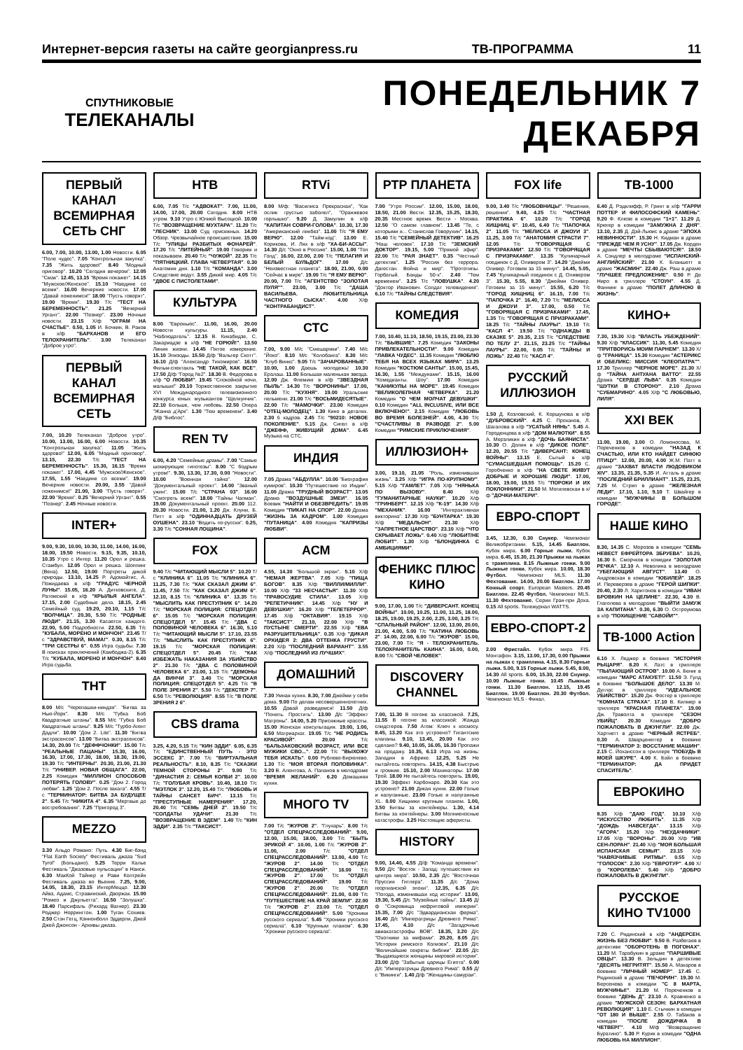Интернет-версия газеты на сайте georgianpress.ru ТВ-ПРОГРАММА 11
СПУТНИКОВЫЕ
ТЕЛЕКАНАЛЫ
ПОНЕДЕЛЬНИК 7 ДЕКАБРЯ
ПЕРВЫЙ КАНАЛ ВСЕМИРНАЯ СЕТЬ СНГ
6.00, 7.00, 10.00, 13.00, 1.00 Новости. 6.05 "Поле чудес". 7.05 "Контрольная закупка". 7.35 "Жить здорово!" 8.40 "Модный приговор". 10.20 "Сегодня вечером". 12.05 "Смак". 12.45, 13.15 "Время покажет". 14.15 "Мужское/Женское". 15.10 "Наедине со всеми". 16.00 Вечерние новости. 17.00 "Давай поженимся!" 18.00 "Пусть говорят". 19.00 "Время". 19.30 Т/с "ТЕСТ НА БЕРЕМЕННОСТЬ". 21.25 "Вечерний Ургант". 22.00 "Познер". 23.00 Ночные новости. 23.15 Х/ф "ОГРАМ НА СЧАСТЬЕ". 0.50, 1.05 И. Бочкин, В. Раков в х/ф "БАРХАНОВ И ЕГО ТЕЛОХРАНИТЕЛЬ". 3.00 Телеканал "Доброе утро".
ПЕРВЫЙ КАНАЛ ВСЕМИРНАЯ СЕТЬ
7.00, 10.20 Телеканал "Доброе утро". 10.00, 13.00, 16.00, 6.00 Новости. 10.35 "Контрольная закупка". 11.05 "Жить здорово!" 12.00, 6.05 "Модный приговор". 13.15, 22.30 Т/с "ТЕСТ НА БЕРЕМЕННОСТЬ". 15.30, 16.15 "Время покажет". 17.00, 4.45 "Мужское/Женское". 17.55, 1.55 "Наедине со всеми". 19.00 Вечерние новости. 20.00, 3.55 "Давай поженимся!" 21.00, 3.00 "Пусть говорят". 22.00 "Время". 0.25 "Вечерний Ургант". 0.55 "Познер". 2.45 Ночные новости.
INTER+
9.00, 9.30, 10.00, 10.30, 11.00, 14.00, 16.00, 18.00, 19.50 Новости. 9.15, 9.35, 10.10, 10.35 Утро с Интер. 11.20 Орел и решка. Стамбул. 12.05 Орел и решка. Шоппинг (Вена). 12.50, 19.00 Портреты дикой природы. 13.10, 14.25 Р. Адомайтис, А. Пожидаева в х/ф "ГРАДУС ЧЕРНОЙ ЛУНЫ". 15.05, 16.20 А. Дитковските, Д. Ратомский в х/ф "КРЫЛЬЯ АНГЕЛА". 17.15, 2.00 Судебные дела. 18.15, 2.45 Семейный суд. 19.20, 20.10, 1.15 Т/с "ВОЛЧИЦА". 20.30, 5.50 Т/с "РОДНЫЕ ЛЮДИ". 21.15, 3.30 Касается каждого. 22.00, 5.00 Подробности. 22.50, 6.35 Т/с "КУБАЛА, МОРЕНО И МОНЧОН". 23.45 Т/с "ЗДРАВСТВУЙ, МАМА!". 0.30, 8.15 Т/с "ТРИ СЕСТРЫ 6". 0.55 Игра судьбы. 7.30 В поисках приключений (Камбоджа-2). 6.35 Т/с "КУБАЛА, МОРЕНО И МОНЧОН". 8.40 Игра судьба.
ТНТ
8.00 М/с "Черепашки-ниндзя". "Битва за Нью-Йорк". 8.30 М/с "Губка Боб Квадратные штаны". 8.55 М/с "Губка Боб Квадратные штаны". 9.25 М/с "Турбо-Агент Дадли". 10.00 "Дом 2. Lite". 11.30 "Битва экстрасенсов". 13.00 "Битва экстрасенсов". 14.30, 20.00 Т/с "ДЕФФЧОНКИ". 15.00 Т/с "РЕАЛЬНЫЕ ПАЦАНЫ". 15.30, 16.00, 16.30, 17.00, 17.30, 18.00, 18.30, 19.00, 19.30 Т/с "ИНТЕРНЫ". 20.30, 21.00, 21.30 Т/с "УНИВЕР. НОВАЯ ОБЩАГА". 22.00, 2.25 Комедия "МИЛЛИОН СПОСОБОВ ПОТЕРЯТЬ ГОЛОВУ". 0.25 "Дом 2. Город любви". 1.25 "Дом 2. После заката". 4.55 Т/с "ТЕРМИНАТОР: БИТВА ЗА БУДУЩЕЕ 2". 5.45 Т/с "НИКИТА 4". 6.35 "Мертвые до востребования". 7.25 "Пригород 3".
MEZZO
3.30 Альдо Романо: Путь. 4.30 Биг-бэнд "Flat Earth Society" Фестиваль джаза "Sud Tyrol" (Больцано). 5.25 Терри Калье Фестиваль "Джазовые пульсации" в Нанси. 6.30 МакКой Тайнер и Рави Колтрейн Фестиваль джаза во Вьенне. 7.25, 9.00, 14.05, 18.30, 23.15 ИнтерМеццо. 12.30 Айвз, Адамс, Стравинский, Дворжак. 15.00 "Ромео и Джульетта". 16.50 "Золушка". 18.40 Парсифаль (Рихард Вагнер). 23.30 Роджер Норрингтон. 1.00 Туган Сохиев. 2.50 Стэн Гетц, Кэннонболл Эддерли, Джей Джей Джонсон - Архивы джаза.
НТВ
6.00, 7.05 Т/с "АДВОКАТ". 7.00, 11.00, 14.00, 17.00, 20.00 Сегодня. 8.00 НТВ утром. 9.10 Утро с Юлией Высоцкой. 10.00 Т/с "ВОЗВРАЩЕНИЕ МУХТАРА". 11.20 Т/с "ЛЕСНИК". 13.00 Суд присяжных. 14.20 Обзор. Чрезвычайное происшествие. 15.00 Т/с "УЛИЦЫ РАЗБИТЫХ ФОНАРЕЙ". 17.20 Т/с "ЛИТЕЙНЫЙ". 19.00 Говорим и показываем. 20.40 Т/с "ЧУЖОЙ". 22.35 Т/с "ПЯТНИЦКИЙ. ГЛАВА ЧЕТВЕРТАЯ". 0.30 Анатомия дня. 1.10 Т/с "КОМАНДА". 3.00 Следствие ведут. 3.55 Дикий мир. 4.05 Т/с "ДВОЕ С ПИСТОЛЕТАМИ".
КУЛЬТУРА
8.00 "Евроньюс". 11.00, 16.00, 20.00 Новости культуры. 11.15, 2.40 "Наблюдатель". 12.15 В. Кикабидзе, С. Закариадзе в х/ф "НЕ ГОРЮЙ!". 13.50 Линия жизни. 14.45 Пятое измерение. 15.10 Эпизоды. 15.50 Д/ф "Вальтер Скотт". 16.10 Д/ф "Александр Тихомиров". 16.50 Фильм-спектакль "НЕ ТАКОЙ, КАК ВСЕ". 17.50 Д/ф "Город №2". 18.30 В. Федорова в х/ф "О ЛЮБВИ". 19.45 "Спокойной ночи, малыши!" 20.10 Торжественное закрытие XVI Международного телевизионного конкурса юных музыкантов "Щелкунчик". 22.10 Больше, чем любовь. 22.50 Опера "Жанна д'Арк". 1.30 "Тем временем". 3.40 Д/ф "Библос".
REN TV
6.00, 4.20 "Семейные драмы". 7.00 "Самые шокирующие гипотезы". 8.00 "С бодрым утром!". 9.30, 13.30, 17.30, 0.00 "Новости". 10.00 "Военная тайна". 12.00 "Документальный проект". 14.00 "Званый ужин". 15.00 Т/с "СТРАНА 03". 16.00 "Смотреть всем!". 18.00 "Тайны Чапман". 19.00 Документальный проект. 20.00 112. 20.30 Новости. 21.00, 1.20 Дж. Клуни, Б. Питт в х/ф "ОДИННАДЦАТЬ ДРУЗЕЙ ОУШЕНА". 23.10 "Водить по-русски". 0.25, 3.30 Т/с "СОННАЯ ЛОЩИНА".
FOX
9.40 Т/с "ЧИТАЮЩИЙ МЫСЛИ 5". 10.20 Т/с "КЛИНИКА 6". 11.05 Т/с "КЛИНИКА 6". 11.25, 7.30 Т/с "КАК СКАЗАЛ ДЖИМ 6". 11.45, 7.50 Т/с "КАК СКАЗАЛ ДЖИМ 6". 12.10, 8.15 Т/с "КЛИНИКА 6". 13.35 Т/с "МЫСЛИТЬ КАК ПРЕСТУПНИК 6". 14.20 Т/с "МОРСКАЯ ПОЛИЦИЯ: СПЕЦОТДЕЛ 6". 15.05 Т/с "МОРСКАЯ ПОЛИЦИЯ: СПЕЦОТДЕЛ 5". 15.45 Т/с "ДВА С ПОЛОВИНОЙ ЧЕЛОВЕКА 6". 16.30, 5.10 Т/с "ЧИТАЮЩИЙ МЫСЛИ 5". 17.10, 23.55 Т/с "МЫСЛИТЬ КАК ПРЕСТУПНИК 6". 19.15 Т/с "МОРСКАЯ ПОЛИЦИЯ: СПЕЦОТДЕЛ 5". 20.45 Т/с "КАК ИЗБЕЖАТЬ НАКАЗАНИЯ ЗА УБИЙСТВО 2". 21.30 Т/с "ДВА С ПОЛОВИНОЙ ЧЕЛОВЕКА 6". 23.00, 1.15 Т/с "ДЕМОНЫ ДА ВИНЧИ 3". 3.40 Т/с "МОРСКАЯ ПОЛИЦИЯ: СПЕЦОТДЕЛ 5". 4.25 Т/с "В ПОЛЕ ЗРЕНИЯ 2". 5.50 Т/с "ДЕКСТЕР 7". 6.50 Т/с "РЕВОЛЮЦИЯ". 8.55 Т/с "В ПОЛЕ ЗРЕНИЯ 2 6".
CBS drama
3.25, 4.20, 5.15 Т/с "КИН ЭДДИ". 6.05, 6.35 Т/с "ЕДИНСТВЕННЫЙ ПУТЬ - ЭТО ЭССЕКС 3". 7.00 Т/с "ВИРТУАЛЬНАЯ РЕАЛЬНОСТЬ". 8.10, 8.35 Т/с "СКАЗКИ ТЕМНОЙ СТОРОНЫ 2". 9.00 Т/с "ДИНАСТИЯ 2: СЕМЬЯ КОЛБИ 2". 10.00 Т/с "ГОЛУБАЯ КРОВЬ". 10.40, 18.10 Т/с "МЭТЛОК 3". 12.20, 15.40 Т/с "ЛЮБОВЬ И ТАЙНЫ САНСЕТ БИЧ". 13.15 Т/с "ПРЕСТУПНЫЕ НАМЕРЕНИЯ". 17.20, 20.40 Т/с "СЕМЬ ДНЕЙ 2". 19.50 Т/с "СОЛДАТЫ УДАЧИ". 21.30 Т/с "ВОЗВРАЩЕНИЕ В ЭДЕМ". 1.40 Т/с "КИН ЭДДИ". 2.35 Т/с "ТАКСИСТ".
RTVi
8.00 М/ф: "Василиса Прекрасная", "Как ослик грустью заболел", "Оранжевое горлышко". 9.20 Д. Замулин в х/ф "КАПИТАН СОВРИ-ГОЛОВА". 10.30, 17.30 "Американский ликбез". 11.00 Т/с "Я ЕМУ ВЕРЮ". 12.00 "Тайм-код". 13.00 Е. Корикова, И. Лях в х/ф "ХА-БИ-АССЫ". 14.30 Д/с "Окно в Россию". 15.00, 1.00 "Топ Голд". 16.00, 22.00, 2.00 Т/с "ПЕЛАГИЯ И БЕЛЫЙ БУЛЬДОГ". 17.00 Д/с "Неизвестная планета". 18.00, 21.00, 0.00 "Сейчас в мире". 19.00 Т/с "Я ЕМУ ВЕРЮ". 20.00, 7.00 Т/с "АГЕНТСТВО "ЗОЛОТАЯ ПУЛЯ"". 23.00, 3.00 Т/с "ДАША ВАСИЛЬЕВА. ЛЮБИТЕЛЬНИЦА ЧАСТНОГО СЫСКА". 4.00 Х/ф "КОНТРАБАНДИСТ".
СТС
7.00, 9.00 М/с "Смешарики". 7.40 М/с "Йоко". 8.10 М/с "Колобанга". 8.30 М/с "Клуб Винкс". 9.05 Т/с "ЗАЧАРОВАННЫЕ". 10.00, 1.00 Даешь молодежь! 10.30 Ералаш. 11.00 Большая маленькая звезда. 12.00 Дж. Флеминг в х/ф "ЗВЕЗДНАЯ ПЫЛЬ". 14.30 Т/с "ВОРОНИНЫ". 17.00, 20.00 Т/с "КУХНЯ". 19.00 Уральские пельмени. 21.00 Т/с "ВОСЬМИДЕСЯТЫЕ". 22.00 Т/с "МАМОЧКИ". 23.00 Комедия "ОТЕЦ-МОЛОДЕЦ". 1.30 Кино в деталях. 2.30 6 кадров. 2.45 Т/с "90210: НОВОЕ ПОКОЛЕНИЕ". 5.15 Дж. Сигел в х/ф "ДЖЕФФ, ЖИВУЩИЙ ДОМА". 6.45 Музыка на СТС.
ИНДИЯ
7.05 Драма "АБДУЛЛА". 10.00 "Биография кумиров". 10.30 "Путешествие по Индии". 11.00 Драма "ТРУДНЫЙ ВОЗРАСТ". 13.05 Драма "ВОЗДУШНЫЕ ЗМЕИ". 16.05 Боевик "НАЙТИ И ОБЕЗВРЕДИТЬ". 19.05 Комедия "ПИКАП НА СПОР". 22.00 Драма "ЖИЗНЬ ЗА КАДРОМ". 1.00 Комедия "ПУТАНИЦА". 4.00 Комедия "КАПРИЗЫ ЛЮБВИ".
АСМ
4.55, 14.30 "Большой экран". 5.10 Х/ф "НЕМАЯ ЖЕРТВА". 7.05 Х/ф "ПИЩА БОГОВ". 8.35 Х/ф "ВИЛЛИ/МИЛЛИ". 10.00 Х/ф "33 НЕСЧАСТЬЯ". 11.30 Х/ф "ПРАВОСУДИЕ СТИЛА". 13.05 Х/ф "РЕПЕТИЧНИК". 14.45 Х/ф "НУ И ДЕВУШКИ!". 16.20 Х/ф "ТЕЛЕТЕРРОР". 17.45 Х/ф "ОКТАВИЯ". 19.15 Х/ф "ТАКСИСТ". 21.10, 22.00 Х/ф "В ПУСТЫНЕ СМЕРТИ". 22.55 Х/ф "ЕВА РАЗРУШИТЕЛЬНИЦА". 0.35 Х/ф "ДИКАЯ ОРХИДЕЯ 2: ДВА ОТТЕНКА ГРУСТИ". 2.20 Х/ф "ПОСЛЕДНИЙ ВАРИАНТ". 3.55 Х/ф "ПОСЛЕДНИЙ ИЗ ЛУЧШИХ".
ДОМАШНИЙ
7.30 Умная кухня. 8.30, 7.00 Джейми у себя дома. 9.00 По делам несовершеннолетних. 10.55 Давай разведемся! 11.50 Д/ф "Понять. Простить". 13.00 Д/с "Эффект Матроны". 14.00, 5.20 Присяжные красоты. 15.00 Женская консультация. 19.00, 1.00, 6.50 Матриархат. 19.05 Т/с "НЕ РОДИСЬ КРАСИВОЙ". 20.00 Т/с "БАЛЬЗАКОВСКИЙ ВОЗРАСТ, ИЛИ ВСЕ МУЖИКИ СВО...". 22.00 Т/с "ВЫХОЖУ ТЕБЯ ИСКАТЬ". 0.00 Рублево-Бирюлево. 1.30 Т/с "МОЯ ВТОРАЯ ПОЛОВИНКА". 3.20 В. Алентова, А. Папанов в мелодраме "ВРЕМЯ ЖЕЛАНИЙ". 6.20 Домашняя кухня.
МНОГО TV
7.00 Т/с "ЖУРОВ 2". "Глухарь". 8.00 Т/с "ОТДЕЛ СПЕЦРАССЛЕДОВАНИЙ". 9.00, 12.00, 15.00, 18.00, 3.00 Т/с "БЫТЬ ЭРИКОЙ 4". 10.00, 1.00 Т/с "ЖУРОВ 2". 11.00, 2.00 Т/с "ОТДЕЛ СПЕЦРАССЛЕДОВАНИЙ". 13.00, 4.00 Т/с "ЖУРОВ 2". 14.00 Т/с "ОТДЕЛ СПЕЦРАССЛЕДОВАНИЙ". 16.00 Т/с "ЖУРОВ 2". 17.00 Т/с "ОТДЕЛ СПЕЦРАССЛЕДОВАНИЙ". 19.00 Т/с "ЖУРОВ 2". 20.00 Т/с "ОТДЕЛ СПЕЦРАССЛЕДОВАНИЙ". 21.00, 0.00 Т/с "ПУТЕШЕСТВИЕ НА КРАЙ ЗЕМЛИ". 22.00 Т/с "ЖУРОВ 2". 23.00 Т/с "ОТДЕЛ СПЕЦРАССЛЕДОВАНИЙ". 5.00 "Хроники русского сериала". 5.45 "Хроники русского сериала". 6.10 "Крупным планом". 6.30 "Хроники русского сериала".
РТР ПЛАНЕТА
7.00 "Утро России". 12.00, 15.00, 18.00, 18.50, 21.00 Вести. 12.35, 15.25, 18.30, 20.35 Местное время. Вести - Москва. 12.50 "О самом главном". 13.45 "Те, с которыми я... Станислав Говорухин". 14.15, 15.40 Т/с "СЕМЕЙНЫЙ ДЕТЕКТИВ". 16.25 "Наш человек". 17.10 Т/с "ЗЕМСКИЙ ДОКТОР". 19.15, 5.00 "Прямой эфир". 22.00 Т/с "РАЯ ЗНАЕТ". 0.35 "Честный детектив". 1.25 "Россия без террора. Дагестан. Война и мир". "Прототипы. Горбатый. Банды 50-х". 2.40 "Тем временем". 3.25 Т/с "ЛОВУШКА". 4.20 "Доктор Иванович. Солдат телевидения". 6.10 Т/с "ТАЙНЫ СЛЕДСТВИЯ".
КОМЕДИЯ
7.00, 10.40, 11.10, 18.50, 19.15, 23.00, 23.30 Т/с "БЫВШИЕ". 7.25 Комедия "ЗАКОНЫ ПРИВЛЕКАТЕЛЬНОСТИ". 9.00 Комедия "ЛАВКА ЧУДЕС". 11.35 Комедия "ЛЮБЛЮ ТЕБЯ НА ВСЕХ ЯЗЫКАХ МИРА". 13.25 Комедия "КОСТЮМ САНТЫ". 15.00, 15.45, 16.30, 1.55 "Междунами". 15.15, 16.00 "Комедианты. Шоу". 17.00 Комедия "КАНИКУЛЫ НА МОРЕ". 19.45 Комедия "ВЕЛИКОЛЕПНАЯ ЧЕТВЕРКА". 21.20 Комедия "О ЧЕМ МОЛЧАТ ДЕВУШКИ". 0.10 Комедия "ALL INCLUSIVE, ИЛИ ВСЕ ВКЛЮЧЕНО!". 2.15 Комедия "ЛЮБОВЬ ВО ВРЕМЯ БОЛЕЗНЕЙ". 4.00, 4.30 Т/с "СЧАСТЛИВЫ В РАЗВОДЕ 2". 5.00 Комедия "РИМСКИЕ ПРИКЛЮЧЕНИЯ".
ИЛЛЮЗИОН+
3.00, 19.10, 21.05 "Роль, изменившая жизнь". 3.25 Х/ф "ИГРА ПО-КРУПНОМУ". 5.15 Х/ф "ГАМЛЕТ". 7.05 Х/ф "НЯНЬКА ПО ВЫЗОВУ". 8.40 Х/ф "ГУМАНИТАРНЫЕ НАУКИ". 10.20 Х/ф "ГРИНБЕРГ". 12.15 Х/ф "К-19". 14.30 Х/ф "МЕХАНИК". 16.00 "Интерактивная викторина". 17.30 Х/ф "БУНТАРКА". 19.30 Х/ф "МЕДАЛЬОН". 21.30 Х/ф "ЗАПРЕТНОЕ ЦАРСТВО". 23.10 Х/ф "ЧТО СКРЫВАЕТ ЛОЖЬ". 0.40 Х/ф "ЛЮБИТ/НЕ ЛЮБИТ". 1.30 Х/ф "БЛОНДИНКА С АМБИЦИЯМИ".
ФЕНИКС ПЛЮС КИНО
9.00, 17.00, 1.00 Т/с "ДИВЕРСАНТ. КОНЕЦ ВОЙНЫ". 10.00, 10.25, 11.00, 11.25, 18.00, 18.25, 19.00, 19.25, 2.00, 2.25, 3.00, 3.25 Т/с "СПАЛЬНЫЙ РАЙОН". 12.00, 13.00, 20.00, 21.00, 4.00, 5.00 Т/с "КАТИНА ЛЮБОВЬ 2". 14.00, 22.00, 6.00 Т/с "ЖУРОВ". 15.00, 23.00, 7.00 Т/с "Я - ТЕЛОХРАНИТЕЛЬ. ТЕЛОХРАНИТЕЛЬ КАИНА". 16.00, 0.00, 8.00 Т/с "СВОЙ ЧЕЛОВЕК".
DISCOVERY CHANNEL
7.00, 11.30 В погоне за классикой. 7.25, 11.55 В погоне за классикой: Жажда спидстеров. 7.50 Атом: Ключ к космосу. 8.45, 13.20 Как это устроено? Гигантские клапаны. 9.10, 13.45, 20.00 Как это сделано? 9.40, 10.05, 16.05, 16.30 Пропажи на продажу. 10.35, 6.13 Игра на жизнь: Западня в Африке. 12.25, 5.25 Не пытайтесь повторить. 14.15, 4.38 Быстрые и громкие. 15.10, 2.00 Махинаторы. 17.00 Трой. 18.00 Не пытайтесь повторить. 19.00, 19.30 Эффект Карбонаро. 20.30 Как это устроено? 21.00 Дикая кухня. 22.00 Голые и напуганные. 23.00 Голые и напуганные XL. 0.00 Хищники крупным планом. 1.00, 3.50 Битвы за контейнеры. 1.30, 4.14 Битвы за контейнеры. 3.00 Молниеносные катастрофы. 3.25 Настоящие аферисты.
HISTORY
9.00, 14.40, 4.55 Д/ф "Команда времени". 9.50 Д/с "Восток - Запад: путешествия из центра мира". 10.50, 2.35 Д/с "Восточная Пруссия Гитлера". 11.35 Д/с "Дома георгианской эпохи". 12.35, 6.35 Д/с "Погода, изменившая ход истории". 13.00, 19.30, 5.45 Д/с "Музейные тайны". 13.45 Д/ф "Сокровища нефритовой империи". 15.35, 7.00 Д/с "Эдвардианская ферма". 16.40 Д/с "Императрицы Древнего Рима". 17.45, 4.10 Д/с "Загадочные авиакатастрофы ВОВ". 18.35, 3.20 Д/с "Охотники за мифами". 20.20, 8.05 Д/с "История римского Колизея". 21.10 Д/с "Величайшие секреты библии". 22.05 Д/с "Выдающиеся женщины мировой истории". 23.00 Д/ф "Забытые царицы Египта". 0.00 Д/с "Императрицы Древнего Рима". 0.55 Д/с "Викинги". 1.40 Д/ф "Женщины-самураи".
FOX life
9.00, 3.40 Т/с "ЛЮБОВНИЦЫ". "Решения, решения". 9.40, 4.25 Т/с "ЧАСТНАЯ ПРАКТИКА 6". 10.20 Т/с "ГОРОД ХИЩНИЦ 6". 10.45, 6.40 Т/с "ПАПОЧКА 2". 11.05 Т/с "МЕЛИССА И ДЖОУИ 3". 11.25, 3.00 Т/с "АНАТОМИЯ СТРАСТИ 7". 12.05 Т/с "ГОВОРЯЩАЯ С ПРИЗРАКАМИ". 12.50 Т/с "ГОВОРЯЩАЯ С ПРИЗРАКАМИ". 13.35 "Кулинарный поединок с Д. Оливером 3". 14.20 "Джейми Оливер. Готовим за 15 минут". 14.45, 5.05, 7.45 "Кулинарный поединок с Д. Оливером 3". 15.30, 5.55, 8.30 "Джейми Оливер. Готовим за 15 минут". 15.55, 6.20 Т/с "ГОРОД ХИЩНИЦ 6". 16.15, 7.00 Т/с "ПАПОЧКА 2". 16.40, 7.20 Т/с "МЕЛИССА И ДЖОУИ 3". 17.00, 0.50 Т/с "ГОВОРЯЩАЯ С ПРИЗРАКАМИ". 17.45, 1.35 Т/с "ГОВОРЯЩАЯ С ПРИЗРАКАМИ". 18.25 Т/с "ТАЙНЫ ЛАУРЫ". 19.10 Т/с "КАСЛ 4". 19.50 Т/с "ОДНАЖДЫ В СКАЗКЕ 5". 20.35, 2.15 Т/с "СЛЕДСТВИЕ ПО ТЕЛУ 2". 21.15, 23.25 Т/с "ТАЙНЫ ЛАУРЫ". 22.00, 0.05 Т/с "ТАЙНЫ И ЛОЖЬ". 22.40 Т/с "КАСЛ 4".
РУССКИЙ ИЛЛЮЗИОН
1.50 Д. Козловский, К. Коршунова в х/ф "ДУБРОВСКИЙ". 4.25 С. Проханов, Л. Шагалова в х/ф "УСАТЫЙ НЯНЬ". 5.45 А. Городенцева в х/ф "ДОМ МАЛЮТКИ". 8.55 А. Мерзликин в х/ф "ДОЧЬ БАЯНИСТА". 10.30 О. Долин в х/ф "ДИКОЕ ПОЛЕ". 12.20, 20.55 Т/с "ДИВЕРСАНТ: КОНЕЦ ВОЙНЫ". 13.15 Е. Сытый в х/ф "СУМАСШЕДШАЯ ПОМОЩЬ". 15.20 С. Гороб­ченко в х/ф "НА СВЕТЕ ЖИВУТ ДОБРЫЕ И ХОРОШИЕ ЛЮДИ". 17.00, 18.00, 19.00, 19.55 Т/с "ПОРОКИ И ИХ ПОКЛОННИКИ". 21.50 М. Могилевская в х/ф "ДОЧКИ-МАТЕРИ".
ЕВРО-СПОРТ
3.45, 12.30, 0.30 Снукер. Чемпионат Великобритании. 5.15, 14.45 Биатлон. Кубок мира. 6.00 Горные лыжи. Кубок мира. 6.45, 15.30, 21.30 Прыжки на лыжах с трамплина. 8.15 Лыжные гонки. 9.00 Лыжные гонки. Кубок мира. 10.00, 18.30 Футбол. Чемпионат MLS. 11.30 Фехтование. 14.00, 20.00 Биатлон. 17.00 Конный спорт. European Masters. 20.45 Биатлон. 22.45 Футбол. Чемпионат MLS. 11.30 Фехтование. Серия Гран-при Доха. 0.15 All sports. Тележурнал WATTS.
ЕВРО-СПОРТ-2
2.00 Фристайл. Кубок мира FIS. Монтафон. 3.15, 13.00, 17.30, 0.00 Прыжки на лыжах с трамплина. 4.15, 8.30 Горные лыжи. 5.00, 9.15 Горные лыжи. 5.45, 8.00, 14.30 All sports. 6.00, 15.30, 22.00 Снукер. 10.00 Лыжные гонки. 10.45 Лыжные гонки. 11.30 Биатлон. 12.15, 19.45 Биатлон. 19.00 Биатлон. 20.30 Футбол. Чемпионат MLS - Финал.
ТВ-1000
6.40 Д. Рэдклифф, Р. Гринт в х/ф "ГАРРИ ПОТТЕР И ФИЛОСОФСКИЙ КАМЕНЬ". 9.20 Ф. Клюзе в комедии "1+1". 11.20 Д. Крюгер в комедии "ЗАМУЖНА 2 ДНЯ". 13.10, 2.35 Д. Дэй-Льюис в драме "ЭПОХА НЕВИННОСТИ". 15.30 Н. Кидман в драме "ПРЕЖДЕ ЧЕМ Я УСНУ". 17.05 Дж. Корден в драме "МЕЧТЫ СБЫВАЮТСЯ!". 18.50 А. Сэндлер в мелодраме "ИСПАНСКИЙ-АНГЛИЙСКИЙ". 21.00 К. Бланшетт в драме "ЖАСМИН". 22.40 Дж. Раш в драме "ЛУЧШЕЕ ПРЕДЛОЖЕНИЕ". 0.50 Р. Де Ниро в триллере "СТОУН". 4.55 Д. Фаннинг в драме "ПОЛЕТ ДЛИНОЮ В ЖИЗНЬ".
КИНО+
7.30, 19.30 Х/ф "ВЛАСТЬ УБЕЖДЕНИЙ". 9.30 Х/ф "КЛАССИК". 11.30, 5.45 Комедия "ПРИТВОРИСЬ МОИМ ПАРНЕМ". 13.30 Х/ф "ГРАНИЦА". 15.30 Комедия "АСТЕРИКС И ОБЕЛИКС: МИССИЯ "КЛЕОПАТРА"". 17.30 Триллер "ЧЕРНОЕ МОРЕ". 21.30 Х/ф "ТАЙНА АНТУАНА ВАТТО". 22.55 Драма "СЕРДЦЕ ЛЬВА". 0.35 Комедия "ШУТКИ В СТОРОНУ". 2.10 Драма "СУБМАРИНО". 4.05 Х/ф "С ЛЮБОВЬЮ, ЛИЛЯ".
XXI ВЕК
11.00, 19.00, 3.00 О. Ломоносова, М. Пореченков в комедии "НАЗАД К СЧАСТЬЮ, ИЛИ КТО НАЙДЕТ СИНЮЮ ПТИЦУ". 12.00, 20.00, 4.00 Ж.М. Патт в драме "ЗАХВАТ ВЛАСТИ ЛЮДОВИКОМ XIV". 13.35, 21.35, 5.35 И. Атталь в драме "ПОСЛЕДНИЙ БРИЛЛИАНТ". 15.25, 23.25, 7.25 М. Стрип в драме "ЖЕЛЕЗНАЯ ЛЕДИ". 17.10, 1.10, 9.10 Т. Швайгер в комедии "МУЖЧИНЫ В БОЛЬШОМ ГОРОДЕ".
НАШЕ КИНО
8.30, 14.35 С. Морозов в комедии "СЕМЬ НЕВЕСТ ЕФРЕЙТОРА ЗБРУЕВА". 10.20, 16.30 Б. Сморчков в комедии "ЗОЛОТАЯ РЕЧКА". 12.10 А. Неволина в мелодраме "УБЕГАЮЩИЙ АВГУСТ". 13.40 О. Андровская в комедии "ЮБИЛЕЙ". 18.25 И. Переверзев в драме "ГЕРОЙ ШИПКИ". 20.40, 2.30 Л. Харитонов в комедии "ИВАН БРОВКИН НА ЦЕЛИНЕ". 22.30, 4.30 В. Глаголева в мелодраме "ВЫЙТИ ЗАМУЖ ЗА КАПИТАНА". 0.30, 6.30 О. Остроумова в х/ф "ПОХИЩЕНИЕ "САВОЙИ"".
ТВ-1000 Action
6.10 Х. Леджер в боевике "ИСТОРИЯ РЫЦАРЯ". 8.20 К. Латс в триллере "ПЫЛАЮЩИЙ ОСТРОВ". 10.00 А. Бениг в комедии "МАРС АТАКУЕТ!". 11.50 Э. Гулд в боевике "БОЛЬШОЕ ДЕЛО". 13.30 М. Дуглас в триллере "ИДЕАЛЬНОЕ УБИЙСТВО". 15.20 Дж. Фостер в триллере "КОМНАТА СТРАХА". 17.10 В. Килмер в триллере "КРАСНАЯ ПЛАНЕТА". 19.00 Дж. Траволта в триллере "СЕЗОН УБИЙЦ". 20.30 Комедия "ДОБРО ПОЖАЛОВАТЬ В ДЖУНГЛИ". 22.00 Дж. Хартнетт в драме "ЧЕРНЫЙ ЯСТРЕБ". 0.30 А. Шварценеггер в боевике "ТЕРМИНАТОР 3: ВОССТАНИЕ МАШИН". 2.15 С. Йоханссон в триллере "ПОБУДЬ В МОЕЙ ШКУРЕ". 4.00 К. Бэйл в боевике "ТЕРМИНАТОР: ДА ПРИДЕТ СПАСИТЕЛЬ".
ЕВРОКИНО
8.35 Х/ф "ДАЮ ГОД". 10.10 Х/ф "ИСКУССТВО ЛЮБИТЬ". 11.35 Х/ф "ДОЖДЬ НАВСЕГДА". 13.15 Х/ф "АГОРА". 15.20 Х/ф "НЕУДАЧНИКИ". 17.05 Х/ф "ВОРОНЫ". 20.00 Х/ф "ИВ СЕН-ЛОРАН". 21.40 Х/ф "МОЯ БОЛЬШАЯ ИСПАНСКАЯ СЕМЬЯ". 23.15 Х/ф "НАВЯЗЧИВЫЕ РИТМЫ". 0.55 Х/ф "ГОЛОСОК". 2.30 Х/ф "ЕВРОТУР". 4.00 Х/ф "КОРОЛЕВА". 5.40 Х/ф "ДОБРО ПОЖАЛОВАТЬ В ДЖУНГЛИ".
РУССКОЕ КИНО TV1000
7.20 С. Рядинский в х/ф "АНДЕРСЕН. ЖИЗНЬ БЕЗ ЛЮБВИ". 9.50 В. Разбегаев в детективе "ОБОРОТЕНЬ В ПОГОНАХ". 11.20 М. Тарабукин в драме "ПАРШИВЫЕ ОВЦЫ". 13.30 В. Зельдин в детективе "ДЕСЯТЬ НЕГРИТЯТ". 15.50 А. Макаров в боевике "ЛИЧНЫЙ НОМЕР". 17.45 С. Рядинский в драме "ПЕЧОРИН". 19.30 М. Берсенева в комедии "С 8 МАРТА, МУЖЧИНЫ!". 21.20 М. Пореченков в боевике "ДЕНЬ Д". 23.10 А. Кравченко в драме "МУЖСКОЙ СЕЗОН: БАРХАТНАЯ РЕВОЛЮЦИЯ". 1.10 Е. Стычкин в комедии "ОТ 180 И ВЫШЕ". 2.55 О. Табаков в комедии "ПОСЛЕ ДОЖДИЧКА В ЧЕТВЕРГ". 4.10 М/ф "Возвращение Буратино". 5.30 Р. Курик в комедии "ОДНА ЛЮБОВЬ НА МИЛЛИОН".